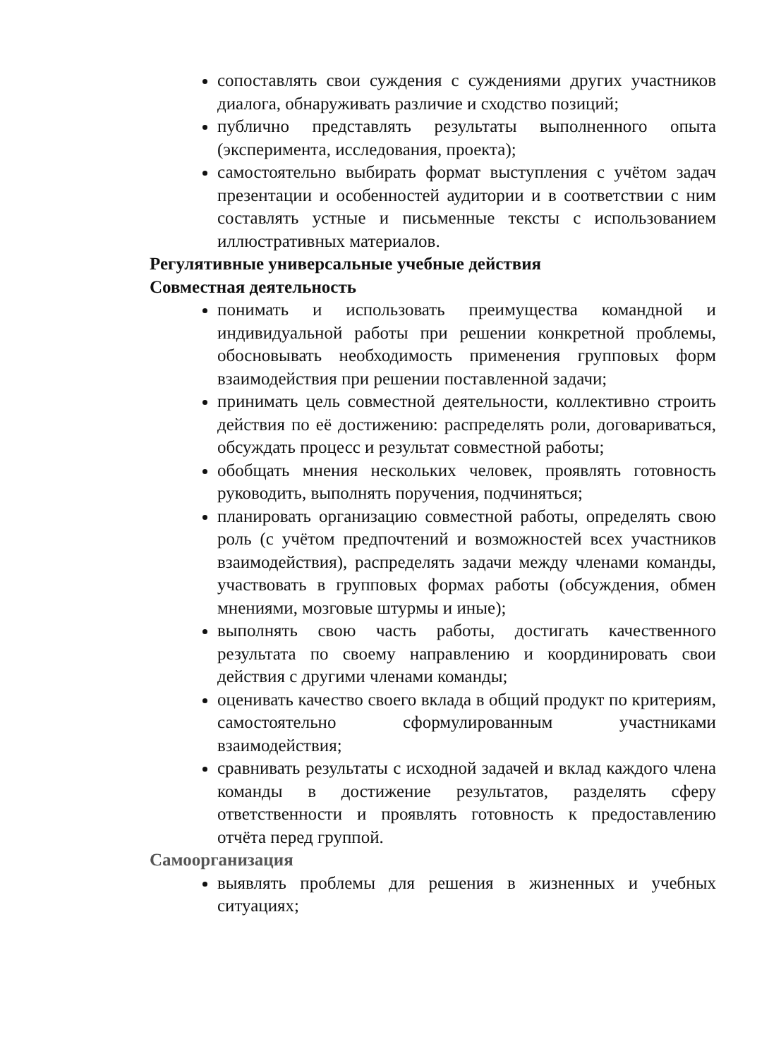сопоставлять свои суждения с суждениями других участников диалога, обнаруживать различие и сходство позиций;
публично представлять результаты выполненного опыта (эксперимента, исследования, проекта);
самостоятельно выбирать формат выступления с учётом задач презентации и особенностей аудитории и в соответствии с ним составлять устные и письменные тексты с использованием иллюстративных материалов.
Регулятивные универсальные учебные действия
Совместная деятельность
понимать и использовать преимущества командной и индивидуальной работы при решении конкретной проблемы, обосновывать необходимость применения групповых форм взаимодействия при решении поставленной задачи;
принимать цель совместной деятельности, коллективно строить действия по её достижению: распределять роли, договариваться, обсуждать процесс и результат совместной работы;
обобщать мнения нескольких человек, проявлять готовность руководить, выполнять поручения, подчиняться;
планировать организацию совместной работы, определять свою роль (с учётом предпочтений и возможностей всех участников взаимодействия), распределять задачи между членами команды, участвовать в групповых формах работы (обсуждения, обмен мнениями, мозговые штурмы и иные);
выполнять свою часть работы, достигать качественного результата по своему направлению и координировать свои действия с другими членами команды;
оценивать качество своего вклада в общий продукт по критериям, самостоятельно сформулированным участниками взаимодействия;
сравнивать результаты с исходной задачей и вклад каждого члена команды в достижение результатов, разделять сферу ответственности и проявлять готовность к предоставлению отчёта перед группой.
Самоорганизация
выявлять проблемы для решения в жизненных и учебных ситуациях;